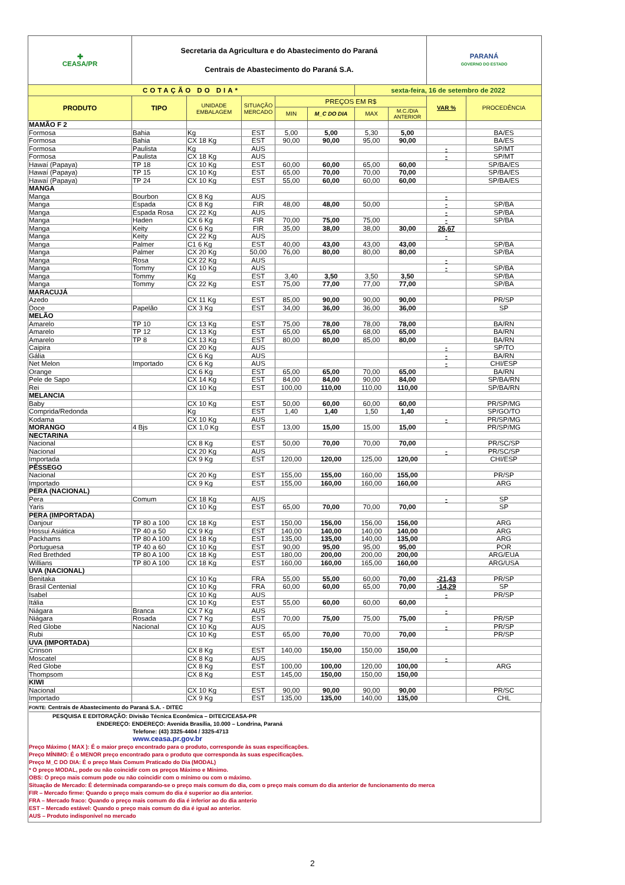| ✚ CEASA/PR | Secretaria da Agricultura e do Abastecimento do Paraná Centrais de Abastecimento do Paraná S.A. | | | | | | | PARANÁ GOVERNO DO ESTADO | |
| COTAÇÃO DO DIA* | | | | | | sexta-feira, 16 de setembro de 2022 | | | |
| PRODUTO | TIPO | UNIDADE EMBALAGEM | SITUAÇÃO MERCADO | PREÇOS EM R$ | | | | VAR % | PROCEDÊNCIA |
| | | | | MIN | M_C DO DIA | MAX | M.C./DIA ANTERIOR | | |
| MAMÃO F 2 | | | | | | | | | |
| Formosa | Bahia | Kg | EST | 5,00 | 5,00 | 5,30 | 5,00 | | BA/ES |
| Formosa | Bahia | CX 18 Kg | EST | 90,00 | 90,00 | 95,00 | 90,00 | | BA/ES |
| Formosa | Paulista | Kg | AUS | | | | | - | SP/MT |
| Formosa | Paulista | CX 18 Kg | AUS | | | | | - | SP/MT |
| Hawaí (Papaya) | TP 18 | CX 10 Kg | EST | 60,00 | 60,00 | 65,00 | 60,00 | | SP/BA/ES |
| Hawaí (Papaya) | TP 15 | CX 10 Kg | EST | 65,00 | 70,00 | 70,00 | 70,00 | | SP/BA/ES |
| Hawaí (Papaya) | TP 24 | CX 10 Kg | EST | 55,00 | 60,00 | 60,00 | 60,00 | | SP/BA/ES |
| MANGA | | | | | | | | | |
| Manga | Bourbon | CX 8 Kg | AUS | | | | | - | |
| Manga | Espada | CX 8 Kg | FIR | 48,00 | 48,00 | 50,00 | | - | SP/BA |
| Manga | Espada Rosa | CX 22 Kg | AUS | | | | | - | SP/BA |
| Manga | Haden | CX 6 Kg | FIR | 70,00 | 75,00 | 75,00 | | - | SP/BA |
| Manga | Keity | CX 6 Kg | FIR | 35,00 | 38,00 | 38,00 | 30,00 | 26,67 | |
| Manga | Keity | CX 22 Kg | AUS | | | | | - | |
| Manga | Palmer | C1 6 Kg | EST | 40,00 | 43,00 | 43,00 | 43,00 | | SP/BA |
| Manga | Palmer | CX 20 Kg | 50,00 | 76,00 | 80,00 | 80,00 | 80,00 | | SP/BA |
| Manga | Rosa | CX 22 Kg | AUS | | | | | - | |
| Manga | Tommy | CX 10 Kg | AUS | | | | | - | SP/BA |
| Manga | Tommy | Kg | EST | 3,40 | 3,50 | 3,50 | 3,50 | | SP/BA |
| Manga | Tommy | CX 22 Kg | EST | 75,00 | 77,00 | 77,00 | 77,00 | | SP/BA |
| MARACUJÁ | | | | | | | | | |
| Azedo | | CX 11 Kg | EST | 85,00 | 90,00 | 90,00 | 90,00 | | PR/SP |
| Doce | Papelão | CX 3 Kg | EST | 34,00 | 36,00 | 36,00 | 36,00 | | SP |
| MELÃO | | | | | | | | | |
| Amarelo | TP 10 | CX 13 Kg | EST | 75,00 | 78,00 | 78,00 | 78,00 | | BA/RN |
| Amarelo | TP 12 | CX 13 Kg | EST | 65,00 | 65,00 | 68,00 | 65,00 | | BA/RN |
| Amarelo | TP 8 | CX 13 Kg | EST | 80,00 | 80,00 | 85,00 | 80,00 | | BA/RN |
| Caipira | | CX 20 Kg | AUS | | | | | - | SP/TO |
| Gália | | CX 6 Kg | AUS | | | | | - | BA/RN |
| Net Melon | Importado | CX 6 Kg | AUS | | | | | - | CHI/ESP |
| Orange | | CX 6 Kg | EST | 65,00 | 65,00 | 70,00 | 65,00 | | BA/RN |
| Pele de Sapo | | CX 14 Kg | EST | 84,00 | 84,00 | 90,00 | 84,00 | | SP/BA/RN |
| Rei | | CX 10 Kg | EST | 100,00 | 110,00 | 110,00 | 110,00 | | SP/BA/RN |
| MELANCIA | | | | | | | | | |
| Baby | | CX 10 Kg | EST | 50,00 | 60,00 | 60,00 | 60,00 | | PR/SP/MG |
| Comprida/Redonda | | Kg | EST | 1,40 | 1,40 | 1,50 | 1,40 | | SP/GO/TO |
| Kodama | | CX 10 Kg | AUS | | | | | - | PR/SP/MG |
| MORANGO | 4 Bjs | CX 1,0 Kg | EST | 13,00 | 15,00 | 15,00 | 15,00 | | PR/SP/MG |
| NECTARINA | | | | | | | | | |
| Nacional | | CX 8 Kg | EST | 50,00 | 70,00 | 70,00 | 70,00 | | PR/SC/SP |
| Nacional | | CX 20 Kg | AUS | | | | | - | PR/SC/SP |
| Importada | | CX 9 Kg | EST | 120,00 | 120,00 | 125,00 | 120,00 | | CHI/ESP |
| PÊSSEGO | | | | | | | | | |
| Nacional | | CX 20 Kg | EST | 155,00 | 155,00 | 160,00 | 155,00 | | PR/SP |
| Importado | | CX 9 Kg | EST | 155,00 | 160,00 | 160,00 | 160,00 | | ARG |
| PERA (NACIONAL) | | | | | | | | | |
| Pera | Comum | CX 18 Kg | AUS | | | | | - | SP |
| Yaris | | CX 10 Kg | EST | 65,00 | 70,00 | 70,00 | 70,00 | | SP |
| PERA (IMPORTADA) | | | | | | | | | |
| Danjour | TP 80 a 100 | CX 18 Kg | EST | 150,00 | 156,00 | 156,00 | 156,00 | | ARG |
| Hossui Asiática | TP 40 a 50 | CX 9 Kg | EST | 140,00 | 140,00 | 140,00 | 140,00 | | ARG |
| Packhams | TP 80 A 100 | CX 18 Kg | EST | 135,00 | 135,00 | 140,00 | 135,00 | | ARG |
| Portuguesa | TP 40 a 60 | CX 10 Kg | EST | 90,00 | 95,00 | 95,00 | 95,00 | | POR |
| Red Brethded | TP 80 A 100 | CX 18 Kg | EST | 180,00 | 200,00 | 200,00 | 200,00 | | ARG/EUA |
| Willians | TP 80 A 100 | CX 18 Kg | EST | 160,00 | 160,00 | 165,00 | 160,00 | | ARG/USA |
| UVA (NACIONAL) | | | | | | | | | |
| Benitaka | | CX 10 Kg | FRA | 55,00 | 55,00 | 60,00 | 70,00 | -21,43 | PR/SP |
| Brasil Centenial | | CX 10 Kg | FRA | 60,00 | 60,00 | 65,00 | 70,00 | -14,29 | SP |
| Isabel | | CX 10 Kg | AUS | | | | | - | PR/SP |
| Itália | | CX 10 Kg | EST | 55,00 | 60,00 | 60,00 | 60,00 | | |
| Niágara | Branca | CX 7 Kg | AUS | | | | | - | |
| Niágara | Rosada | CX 7 Kg | EST | 70,00 | 75,00 | 75,00 | 75,00 | | PR/SP |
| Red Globe | Nacional | CX 10 Kg | AUS | | | | | - | PR/SP |
| Rubi | | CX 10 Kg | EST | 65,00 | 70,00 | 70,00 | 70,00 | | PR/SP |
| UVA (IMPORTADA) | | | | | | | | | |
| Crinson | | CX 8 Kg | EST | 140,00 | 150,00 | 150,00 | 150,00 | | |
| Moscatel | | CX 8 Kg | AUS | | | | | - | |
| Red Globe | | CX 8 Kg | EST | 100,00 | 100,00 | 120,00 | 100,00 | | ARG |
| Thompsom | | CX 8 Kg | EST | 145,00 | 150,00 | 150,00 | 150,00 | | |
| KIWI | | | | | | | | | |
| Nacional | | CX 10 Kg | EST | 90,00 | 90,00 | 90,00 | 90,00 | | PR/SC |
| Importado | | CX 9 Kg | EST | 135,00 | 135,00 | 140,00 | 135,00 | | CHL |
FONTE: Centrais de Abastecimento do Paraná S.A. - DITEC
PESQUISA E EDITORAÇÃO: Divisão Técnica Econômica – DITEC/CEASA-PR
ENDEREÇO: ENDEREÇO: Avenida Brasília, 10.000 – Londrina, Paraná
Telefone: (43) 3325-4404 / 3325-4713
www.ceasa.pr.gov.br
Preço Máximo ( MAX ): É o maior preço encontrado para o produto, corresponde às suas especificações.
Preço MÍNIMO: É o MENOR preço encontrado para o produto que corresponda às suas especificações.
Preço M_C DO DIA: É o preço Mais Comum Praticado do Dia (MODAL)
* O preço MODAL, pode ou não coincidir com os preços Máximo e Mínimo.
OBS: O preço mais comum pode ou não coincidir com o mínimo ou com o máximo.
Situação de Mercado: É determinada comparando-se o preço mais comum do dia, com o preço mais comum do dia anterior de funcionamento do merca
FIR – Mercado firme: Quando o preço mais comum do dia é superior ao dia anterior.
FRA – Mercado fraco: Quando o preço mais comum do dia é inferior ao do dia anterio
EST – Mercado estável: Quando o preço mais comum do dia é igual ao anterior.
AUS – Produto indisponível no mercado
2